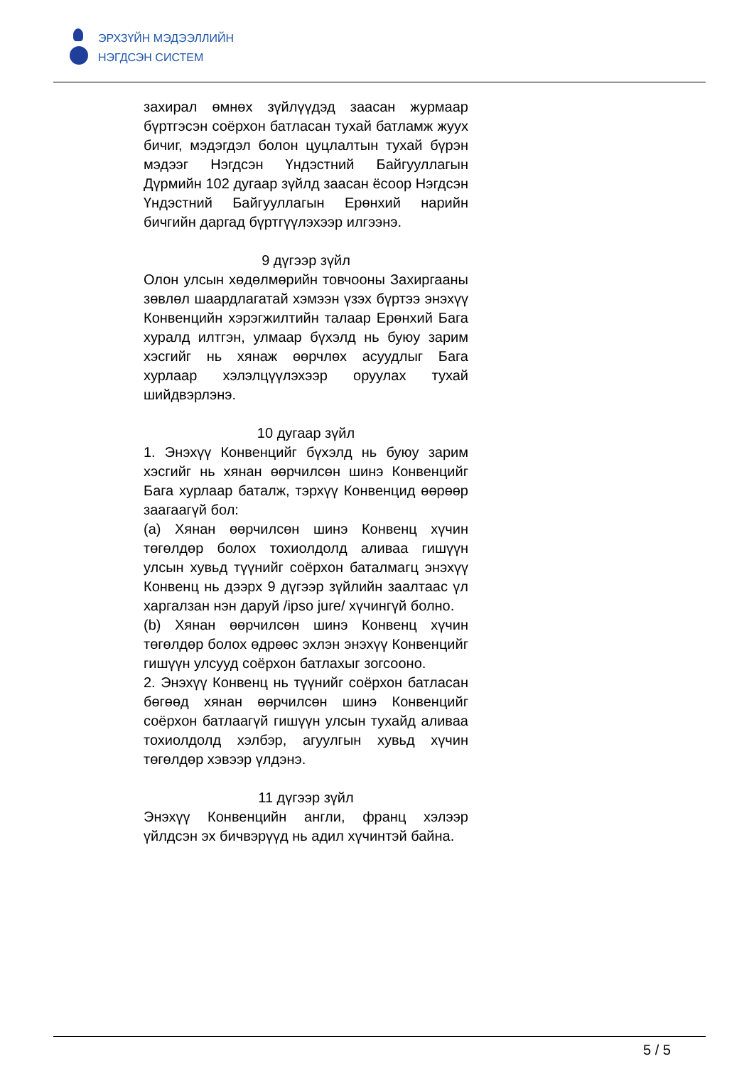ЭРХЗҮЙН МЭДЭЭЛЛИЙН
НЭГДСЭН СИСТЕМ
захирал өмнөх зүйлүүдэд заасан журмаар бүртгэсэн соёрхон батласан тухай батламж жуух бичиг, мэдэгдэл болон цуцлалтын тухай бүрэн мэдээг Нэгдсэн Үндэстний Байгууллагын Дүрмийн 102 дугаар зүйлд заасан ёсоор Нэгдсэн Үндэстний Байгууллагын Ерөнхий нарийн бичгийн даргад бүртгүүлэхээр илгээнэ.
9 дүгээр зүйл
Олон улсын хөдөлмөрийн товчооны Захиргааны зөвлөл шаардлагатай хэмээн үзэх бүртээ энэхүү Конвенцийн хэрэгжилтийн талаар Ерөнхий Бага хуралд илтгэн, улмаар бүхэлд нь буюу зарим хэсгийг нь хянаж өөрчлөх асуудлыг Бага хурлаар хэлэлцүүлэхээр оруулах тухай шийдвэрлэнэ.
10 дугаар зүйл
1. Энэхүү Конвенцийг бүхэлд нь буюу зарим хэсгийг нь хянан өөрчилсөн шинэ Конвенцийг Бага хурлаар баталж, тэрхүү Конвенцид өөрөөр заагаагүй бол:
(a) Хянан өөрчилсөн шинэ Конвенц хүчин төгөлдөр болох тохиолдолд аливаа гишүүн улсын хувьд түүнийг соёрхон баталмагц энэхүү Конвенц нь дээрх 9 дүгээр зүйлийн заалтаас үл харгалзан нэн даруй /ipso jure/ хүчингүй болно.
(b) Хянан өөрчилсөн шинэ Конвенц хүчин төгөлдөр болох өдрөөс эхлэн энэхүү Конвенцийг гишүүн улсууд соёрхон батлахыг зогсооно.
2. Энэхүү Конвенц нь түүнийг соёрхон батласан бөгөөд хянан өөрчилсөн шинэ Конвенцийг соёрхон батлаагүй гишүүн улсын тухайд аливаа тохиолдолд хэлбэр, агуулгын хувьд хүчин төгөлдөр хэвээр үлдэнэ.
11 дүгээр зүйл
Энэхүү Конвенцийн англи, франц хэлээр үйлдсэн эх бичвэрүүд нь адил хүчинтэй байна.
5 / 5